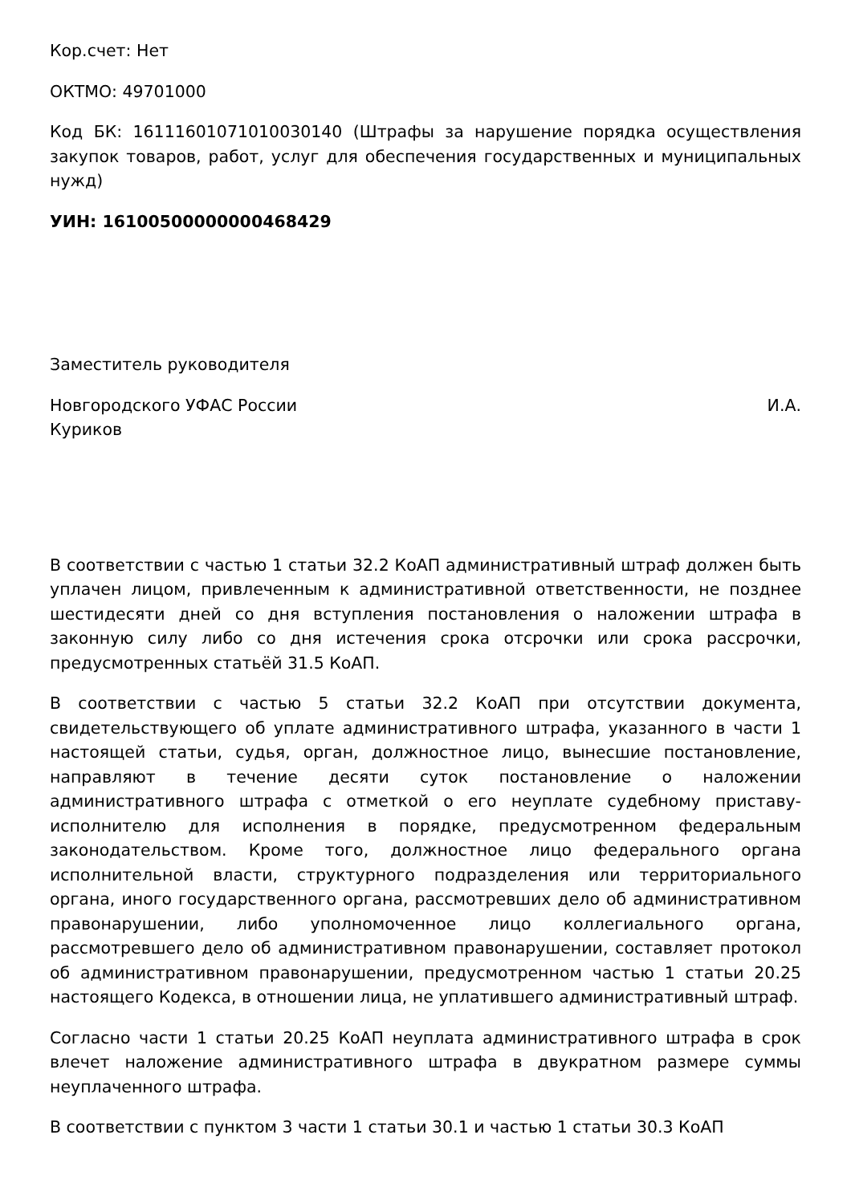Кор.счет: Нет
ОКТМО: 49701000
Код БК: 16111601071010030140 (Штрафы за нарушение порядка осуществления закупок товаров, работ, услуг для обеспечения государственных и муниципальных нужд)
УИН: 16100500000000468429
Заместитель руководителя
Новгородского УФАС России И.А.
Куриков
В соответствии с частью 1 статьи 32.2 КоАП административный штраф должен быть уплачен лицом, привлеченным к административной ответственности, не позднее шестидесяти дней со дня вступления постановления о наложении штрафа в законную силу либо со дня истечения срока отсрочки или срока рассрочки, предусмотренных статьёй 31.5 КоАП.
В соответствии с частью 5 статьи 32.2 КоАП при отсутствии документа, свидетельствующего об уплате административного штрафа, указанного в части 1 настоящей статьи, судья, орган, должностное лицо, вынесшие постановление, направляют в течение десяти суток постановление о наложении административного штрафа с отметкой о его неуплате судебному приставу-исполнителю для исполнения в порядке, предусмотренном федеральным законодательством. Кроме того, должностное лицо федерального органа исполнительной власти, структурного подразделения или территориального органа, иного государственного органа, рассмотревших дело об административном правонарушении, либо уполномоченное лицо коллегиального органа, рассмотревшего дело об административном правонарушении, составляет протокол об административном правонарушении, предусмотренном частью 1 статьи 20.25 настоящего Кодекса, в отношении лица, не уплатившего административный штраф.
Согласно части 1 статьи 20.25 КоАП неуплата административного штрафа в срок влечет наложение административного штрафа в двукратном размере суммы неуплаченного штрафа.
В соответствии с пунктом 3 части 1 статьи 30.1 и частью 1 статьи 30.3 КоАП